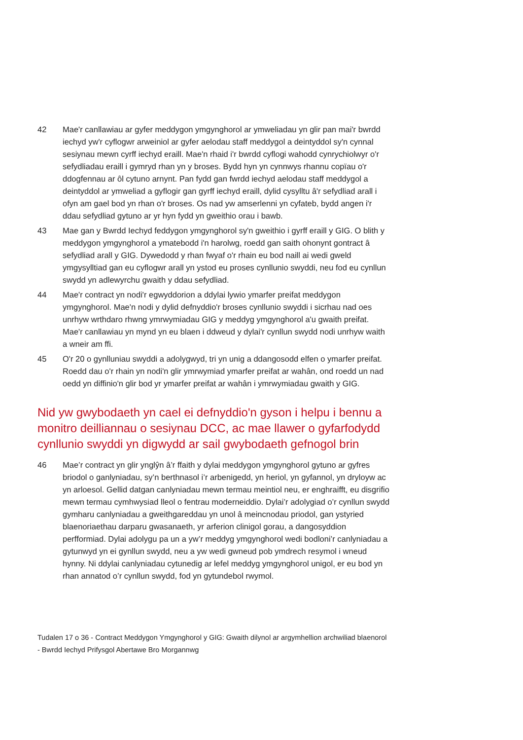42 Mae'r canllawiau ar gyfer meddygon ymgynghorol ar ymweliadau yn glir pan mai'r bwrdd iechyd yw'r cyflogwr arweiniol ar gyfer aelodau staff meddygol a deintyddol sy'n cynnal sesiynau mewn cyrff iechyd eraill. Mae'n rhaid i'r bwrdd cyflogi wahodd cynrychiolwyr o'r sefydliadau eraill i gymryd rhan yn y broses. Bydd hyn yn cynnwys rhannu copïau o'r ddogfennau ar ôl cytuno arnynt. Pan fydd gan fwrdd iechyd aelodau staff meddygol a deintyddol ar ymweliad a gyflogir gan gyrff iechyd eraill, dylid cysylltu â'r sefydliad arall i ofyn am gael bod yn rhan o'r broses. Os nad yw amserlenni yn cyfateb, bydd angen i'r ddau sefydliad gytuno ar yr hyn fydd yn gweithio orau i bawb.
43 Mae gan y Bwrdd Iechyd feddygon ymgynghorol sy'n gweithio i gyrff eraill y GIG. O blith y meddygon ymgynghorol a ymatebodd i'n harolwg, roedd gan saith ohonynt gontract â sefydliad arall y GIG. Dywedodd y rhan fwyaf o'r rhain eu bod naill ai wedi gweld ymgysylltiad gan eu cyflogwr arall yn ystod eu proses cynllunio swyddi, neu fod eu cynllun swydd yn adlewyrchu gwaith y ddau sefydliad.
44 Mae'r contract yn nodi'r egwyddorion a ddylai lywio ymarfer preifat meddygon ymgynghorol. Mae'n nodi y dylid defnyddio'r broses cynllunio swyddi i sicrhau nad oes unrhyw wrthdaro rhwng ymrwymiadau GIG y meddyg ymgynghorol a'u gwaith preifat. Mae'r canllawiau yn mynd yn eu blaen i ddweud y dylai'r cynllun swydd nodi unrhyw waith a wneir am ffi.
45 O'r 20 o gynlluniau swyddi a adolygwyd, tri yn unig a ddangosodd elfen o ymarfer preifat. Roedd dau o'r rhain yn nodi'n glir ymrwymiad ymarfer preifat ar wahân, ond roedd un nad oedd yn diffinio'n glir bod yr ymarfer preifat ar wahân i ymrwymiadau gwaith y GIG.
Nid yw gwybodaeth yn cael ei defnyddio'n gyson i helpu i bennu a monitro deilliannau o sesiynau DCC, ac mae llawer o gyfarfodydd cynllunio swyddi yn digwydd ar sail gwybodaeth gefnogol brin
46 Mae’r contract yn glir ynglŷn â’r ffaith y dylai meddygon ymgynghorol gytuno ar gyfres briodol o ganlyniadau, sy’n berthnasol i’r arbenigedd, yn heriol, yn gyfannol, yn dryloyw ac yn arloesol. Gellid datgan canlyniadau mewn termau meintiol neu, er enghraifft, eu disgrifio mewn termau cymhwysiad lleol o fentrau moderneiddio. Dylai’r adolygiad o’r cynllun swydd gymharu canlyniadau a gweithgareddau yn unol â meincnodau priodol, gan ystyried blaenoriaethau darparu gwasanaeth, yr arferion clinigol gorau, a dangosyddion perfformiad. Dylai adolygu pa un a yw’r meddyg ymgynghorol wedi bodloni’r canlyniadau a gytunwyd yn ei gynllun swydd, neu a yw wedi gwneud pob ymdrech resymol i wneud hynny. Ni ddylai canlyniadau cytunedig ar lefel meddyg ymgynghorol unigol, er eu bod yn rhan annatod o’r cynllun swydd, fod yn gytundebol rwymol.
Tudalen 17 o 36 - Contract Meddygon Ymgynghorol y GIG: Gwaith dilynol ar argymhellion archwiliad blaenorol - Bwrdd Iechyd Prifysgol Abertawe Bro Morgannwg